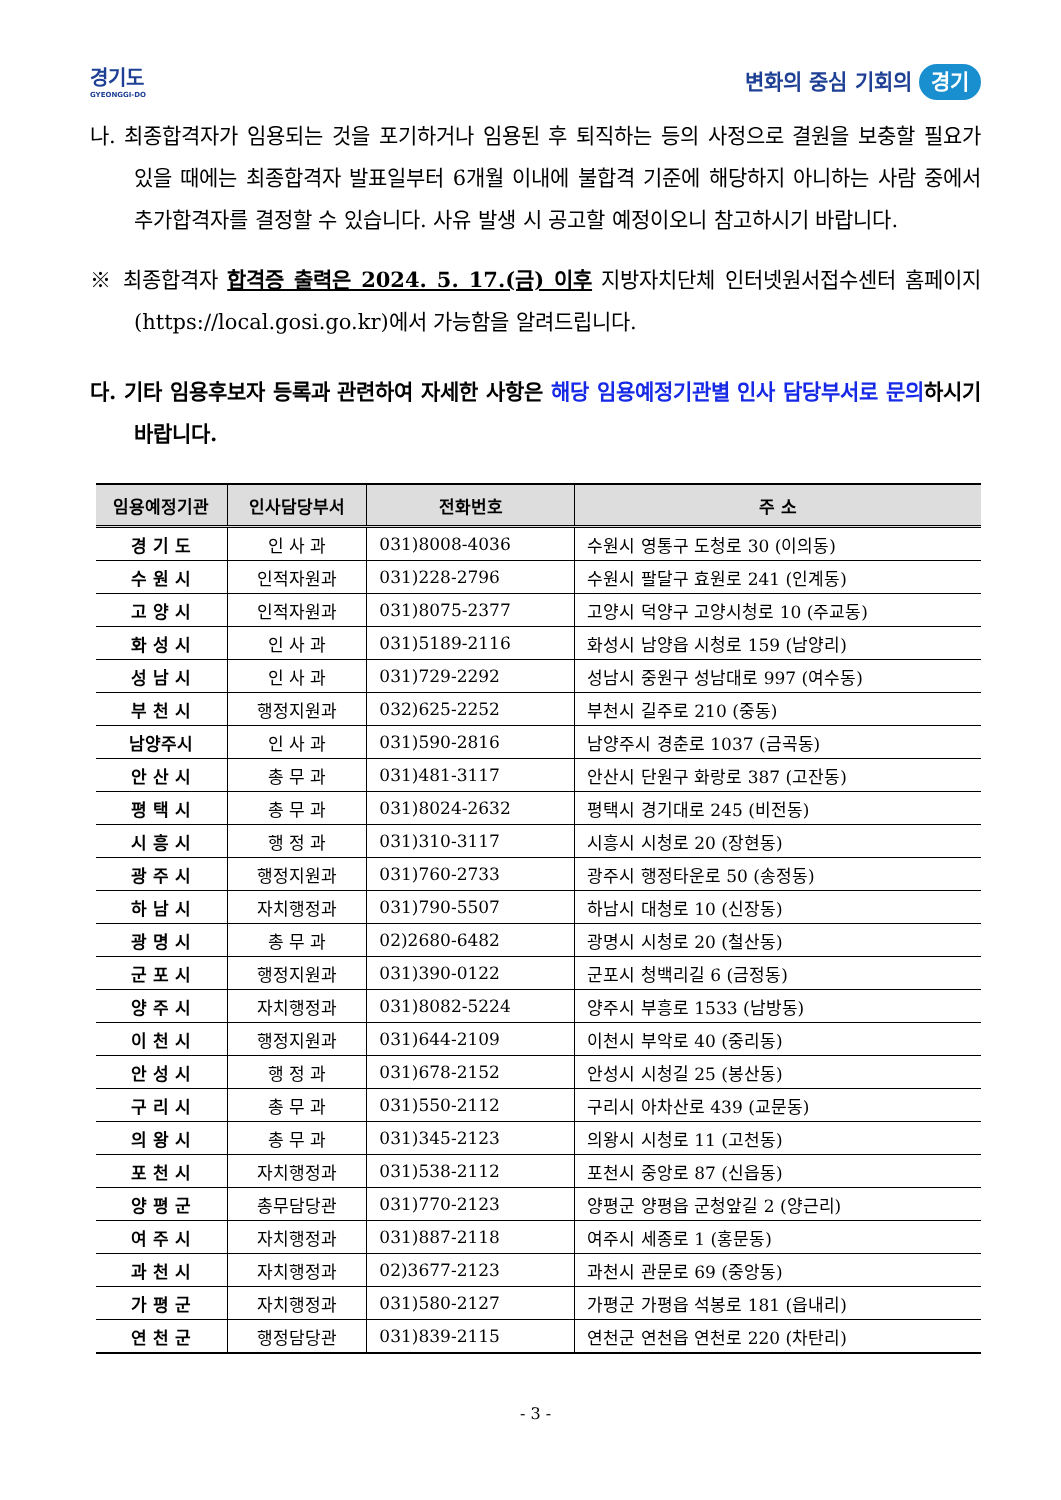경기도
GYEONGGI-DO
변화의 중심 기회의 경기
나. 최종합격자가 임용되는 것을 포기하거나 임용된 후 퇴직하는 등의 사정으로 결원을 보충할 필요가 있을 때에는 최종합격자 발표일부터 6개월 이내에 불합격 기준에 해당하지 아니하는 사람 중에서 추가합격자를 결정할 수 있습니다. 사유 발생 시 공고할 예정이오니 참고하시기 바랍니다.
※ 최종합격자 합격증 출력은 2024. 5. 17.(금) 이후 지방자치단체 인터넷원서접수센터 홈페이지(https://local.gosi.go.kr)에서 가능함을 알려드립니다.
다. 기타 임용후보자 등록과 관련하여 자세한 사항은 해당 임용예정기관별 인사 담당부서로 문의하시기 바랍니다.
| 임용예정기관 | 인사담당부서 | 전화번호 | 주 소 |
| --- | --- | --- | --- |
| 경 기 도 | 인 사 과 | 031)8008-4036 | 수원시 영통구 도청로 30 (이의동) |
| 수 원 시 | 인적자원과 | 031)228-2796 | 수원시 팔달구 효원로 241 (인계동) |
| 고 양 시 | 인적자원과 | 031)8075-2377 | 고양시 덕양구 고양시청로 10 (주교동) |
| 화 성 시 | 인 사 과 | 031)5189-2116 | 화성시 남양읍 시청로 159 (남양리) |
| 성 남 시 | 인 사 과 | 031)729-2292 | 성남시 중원구 성남대로 997 (여수동) |
| 부 천 시 | 행정지원과 | 032)625-2252 | 부천시 길주로 210 (중동) |
| 남양주시 | 인 사 과 | 031)590-2816 | 남양주시 경춘로 1037 (금곡동) |
| 안 산 시 | 총 무 과 | 031)481-3117 | 안산시 단원구 화랑로 387 (고잔동) |
| 평 택 시 | 총 무 과 | 031)8024-2632 | 평택시 경기대로 245 (비전동) |
| 시 흥 시 | 행 정 과 | 031)310-3117 | 시흥시 시청로 20 (장현동) |
| 광 주 시 | 행정지원과 | 031)760-2733 | 광주시 행정타운로 50 (송정동) |
| 하 남 시 | 자치행정과 | 031)790-5507 | 하남시 대청로 10 (신장동) |
| 광 명 시 | 총 무 과 | 02)2680-6482 | 광명시 시청로 20 (철산동) |
| 군 포 시 | 행정지원과 | 031)390-0122 | 군포시 청백리길 6 (금정동) |
| 양 주 시 | 자치행정과 | 031)8082-5224 | 양주시 부흥로 1533 (남방동) |
| 이 천 시 | 행정지원과 | 031)644-2109 | 이천시 부악로 40 (중리동) |
| 안 성 시 | 행 정 과 | 031)678-2152 | 안성시 시청길 25 (봉산동) |
| 구 리 시 | 총 무 과 | 031)550-2112 | 구리시 아차산로 439 (교문동) |
| 의 왕 시 | 총 무 과 | 031)345-2123 | 의왕시 시청로 11 (고천동) |
| 포 천 시 | 자치행정과 | 031)538-2112 | 포천시 중앙로 87 (신읍동) |
| 양 평 군 | 총무담당관 | 031)770-2123 | 양평군 양평읍 군청앞길 2 (양근리) |
| 여 주 시 | 자치행정과 | 031)887-2118 | 여주시 세종로 1 (홍문동) |
| 과 천 시 | 자치행정과 | 02)3677-2123 | 과천시 관문로 69 (중앙동) |
| 가 평 군 | 자치행정과 | 031)580-2127 | 가평군 가평읍 석봉로 181 (읍내리) |
| 연 천 군 | 행정담당관 | 031)839-2115 | 연천군 연천읍 연천로 220 (차탄리) |
- 3 -